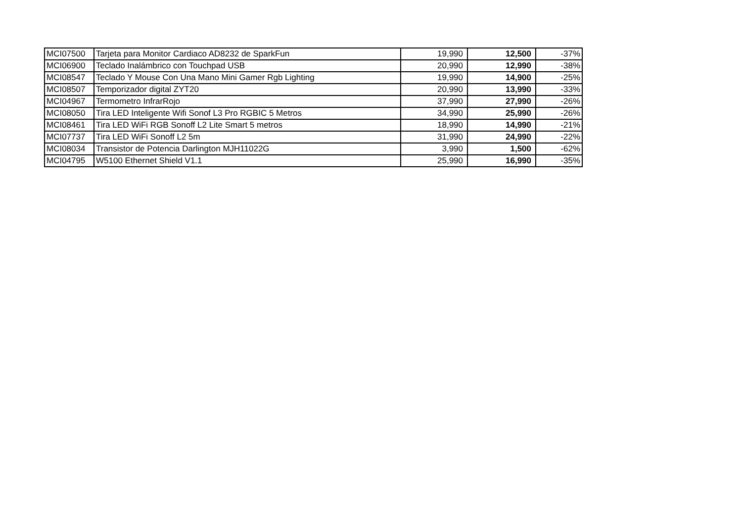| MCI07500 | Tarjeta para Monitor Cardiaco AD8232 de SparkFun | 19,990 | 12,500 | -37% |
| MCI06900 | Teclado Inalámbrico con Touchpad USB | 20,990 | 12,990 | -38% |
| MCI08547 | Teclado Y Mouse Con Una Mano Mini Gamer Rgb Lighting | 19,990 | 14,900 | -25% |
| MCI08507 | Temporizador digital ZYT20 | 20,990 | 13,990 | -33% |
| MCI04967 | Termometro InfrarRojo | 37,990 | 27,990 | -26% |
| MCI08050 | Tira LED Inteligente Wifi Sonof L3 Pro RGBIC 5 Metros | 34,990 | 25,990 | -26% |
| MCI08461 | Tira LED WiFi RGB Sonoff L2 Lite Smart 5 metros | 18,990 | 14,990 | -21% |
| MCI07737 | Tira LED WiFi Sonoff L2 5m | 31,990 | 24,990 | -22% |
| MCI08034 | Transistor de Potencia Darlington MJH11022G | 3,990 | 1,500 | -62% |
| MCI04795 | W5100 Ethernet Shield V1.1 | 25,990 | 16,990 | -35% |